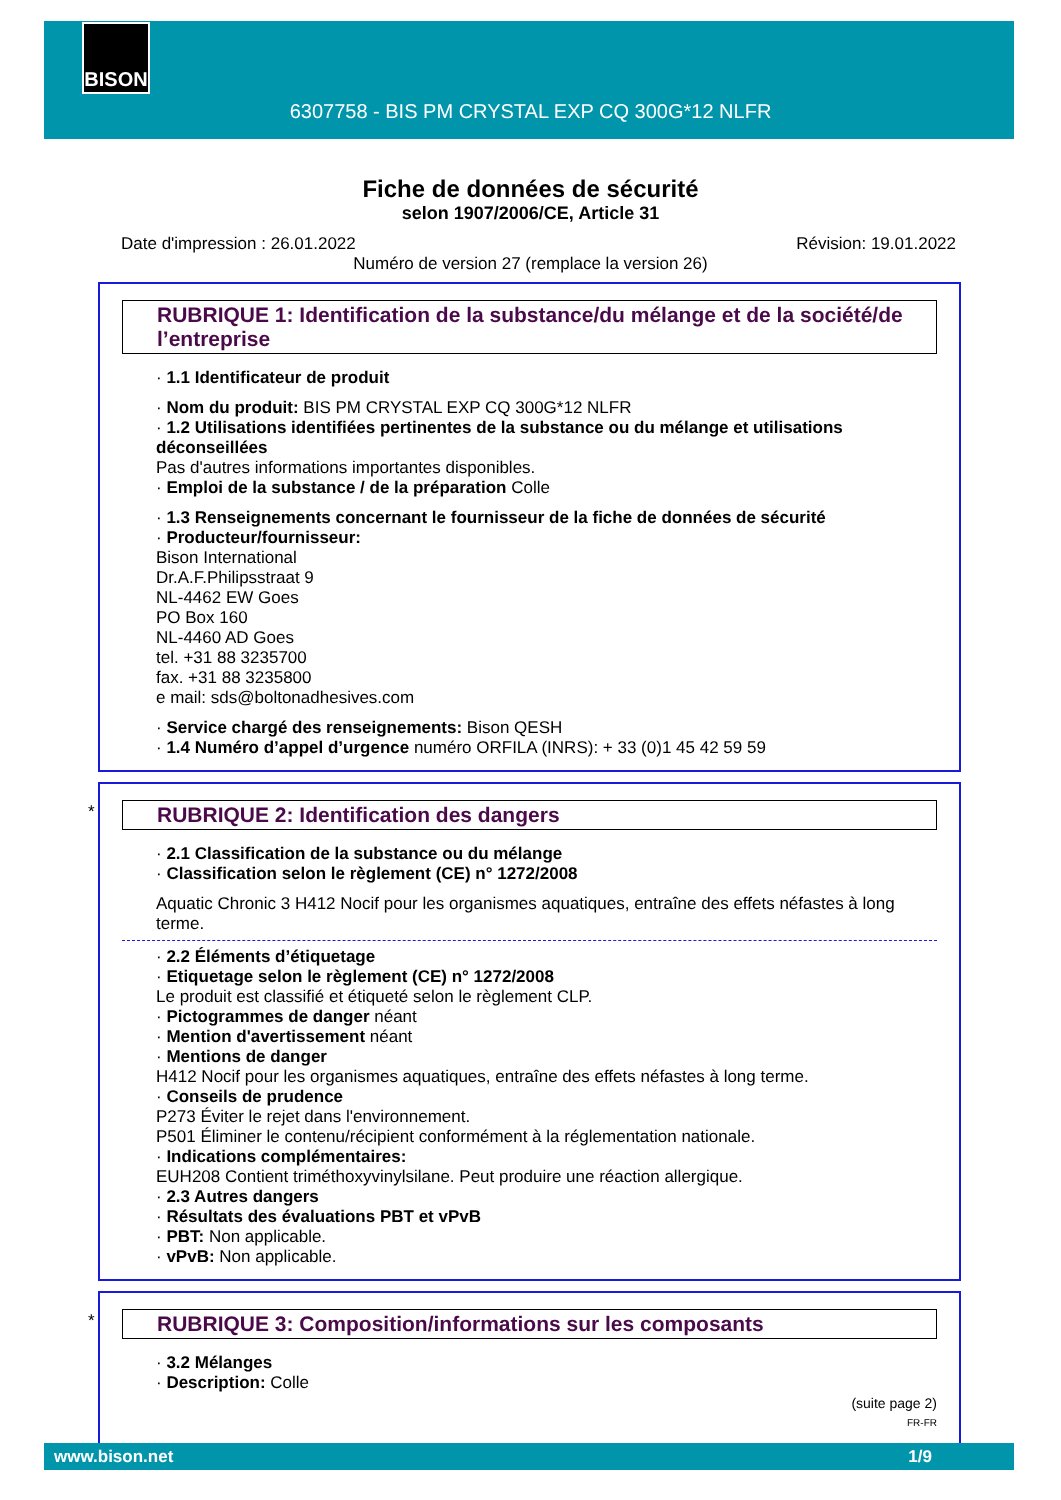BISON
6307758 - BIS PM CRYSTAL EXP CQ 300G*12 NLFR
Fiche de données de sécurité
selon 1907/2006/CE, Article 31
Date d'impression : 26.01.2022 Révision: 19.01.2022
Numéro de version 27 (remplace la version 26)
RUBRIQUE 1: Identification de la substance/du mélange et de la société/de l’entreprise
· 1.1 Identificateur de produit
· Nom du produit: BIS PM CRYSTAL EXP CQ 300G*12 NLFR
· 1.2 Utilisations identifiées pertinentes de la substance ou du mélange et utilisations déconseillées
Pas d'autres informations importantes disponibles.
· Emploi de la substance / de la préparation Colle
· 1.3 Renseignements concernant le fournisseur de la fiche de données de sécurité
· Producteur/fournisseur:
Bison International
Dr.A.F.Philipsstraat 9
NL-4462 EW Goes
PO Box 160
NL-4460 AD Goes
tel. +31 88 3235700
fax. +31 88 3235800
e mail: sds@boltonadhesives.com
· Service chargé des renseignements: Bison QESH
· 1.4 Numéro d’appel d’urgence numéro ORFILA (INRS): + 33 (0)1 45 42 59 59
*
RUBRIQUE 2: Identification des dangers
· 2.1 Classification de la substance ou du mélange
· Classification selon le règlement (CE) n° 1272/2008
Aquatic Chronic 3 H412 Nocif pour les organismes aquatiques, entraîne des effets néfastes à long terme.
· 2.2 Éléments d’étiquetage
· Etiquetage selon le règlement (CE) n° 1272/2008
Le produit est classifié et étiqueté selon le règlement CLP.
· Pictogrammes de danger néant
· Mention d'avertissement néant
· Mentions de danger
H412 Nocif pour les organismes aquatiques, entraîne des effets néfastes à long terme.
· Conseils de prudence
P273 Éviter le rejet dans l'environnement.
P501 Éliminer le contenu/récipient conformément à la réglementation nationale.
· Indications complémentaires:
EUH208 Contient triméthoxyvinylsilane. Peut produire une réaction allergique.
· 2.3 Autres dangers
· Résultats des évaluations PBT et vPvB
· PBT: Non applicable.
· vPvB: Non applicable.
*
RUBRIQUE 3: Composition/informations sur les composants
· 3.2 Mélanges
· Description: Colle
(suite page 2)
FR-FR
www.bison.net 1/9